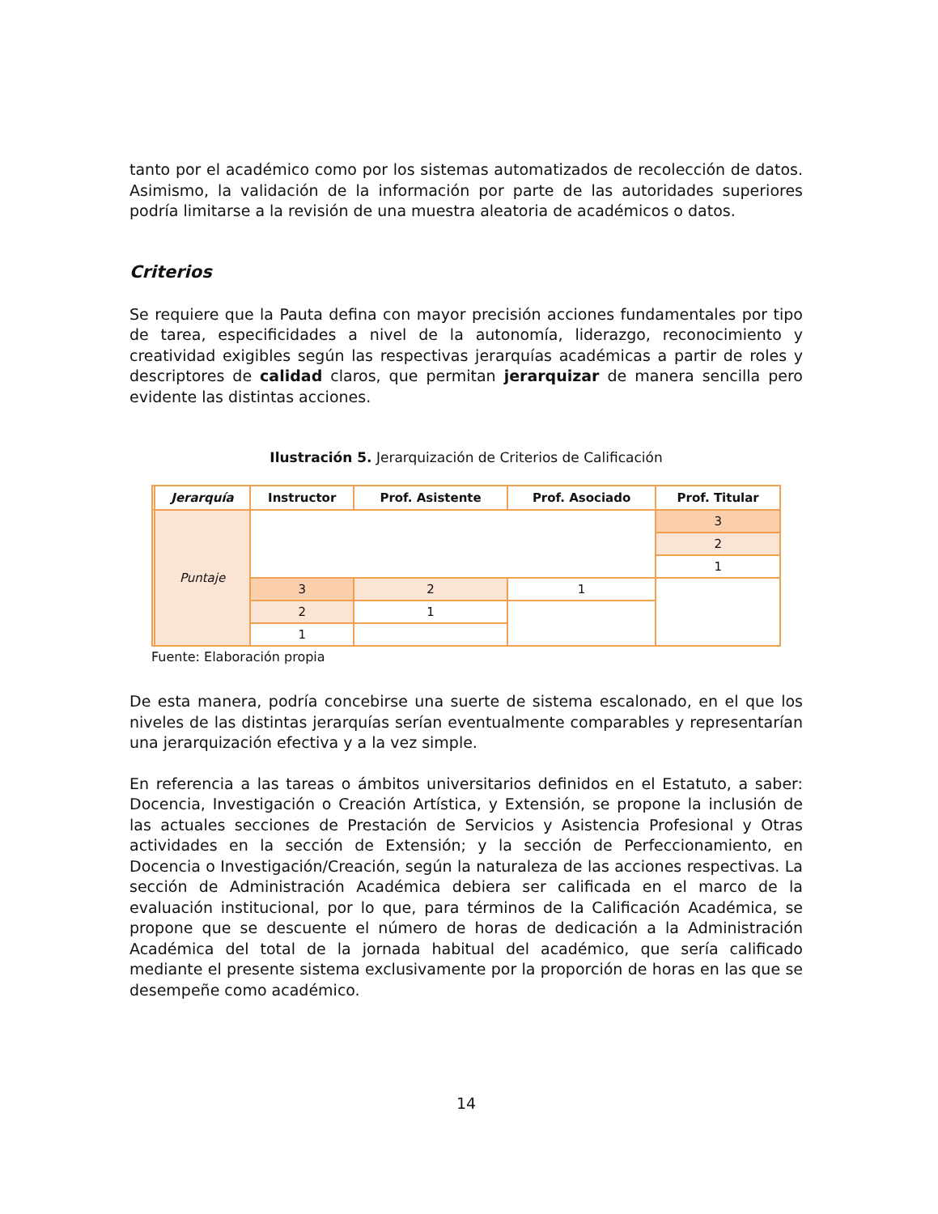tanto por el académico como por los sistemas automatizados de recolección de datos. Asimismo, la validación de la información por parte de las autoridades superiores podría limitarse a la revisión de una muestra aleatoria de académicos o datos.
Criterios
Se requiere que la Pauta defina con mayor precisión acciones fundamentales por tipo de tarea, especificidades a nivel de la autonomía, liderazgo, reconocimiento y creatividad exigibles según las respectivas jerarquías académicas a partir de roles y descriptores de calidad claros, que permitan jerarquizar de manera sencilla pero evidente las distintas acciones.
Ilustración 5. Jerarquización de Criterios de Calificación
| | Jerarquía | Instructor | Prof. Asistente | Prof. Asociado | Prof. Titular |
| --- | --- | --- | --- | --- | --- |
| | Puntaje | | | | 3 |
| | | | | | 2 |
| | | | | | 1 |
| | | 3 | 2 | 1 | |
| | | 2 | 1 | | |
| | | 1 | | | |
Fuente: Elaboración propia
De esta manera, podría concebirse una suerte de sistema escalonado, en el que los niveles de las distintas jerarquías serían eventualmente comparables y representarían una jerarquización efectiva y a la vez simple.
En referencia a las tareas o ámbitos universitarios definidos en el Estatuto, a saber: Docencia, Investigación o Creación Artística, y Extensión, se propone la inclusión de las actuales secciones de Prestación de Servicios y Asistencia Profesional y Otras actividades en la sección de Extensión; y la sección de Perfeccionamiento, en Docencia o Investigación/Creación, según la naturaleza de las acciones respectivas. La sección de Administración Académica debiera ser calificada en el marco de la evaluación institucional, por lo que, para términos de la Calificación Académica, se propone que se descuente el número de horas de dedicación a la Administración Académica del total de la jornada habitual del académico, que sería calificado mediante el presente sistema exclusivamente por la proporción de horas en las que se desempeñe como académico.
14